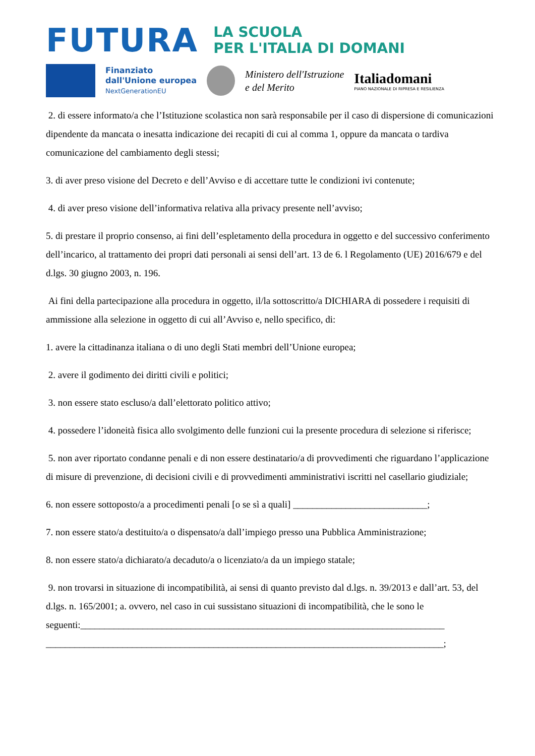FUTURA
LA SCUOLA
PER L'ITALIA DI DOMANI
Finanziato
dall'Unione europea
NextGenerationEU
Ministero dell'Istruzione
e del Merito
Italiadomani
PIANO NAZIONALE DI RIPRESA E RESILIENZA
2. di essere informato/a che l’Istituzione scolastica non sarà responsabile per il caso di dispersione di comunicazioni dipendente da mancata o inesatta indicazione dei recapiti di cui al comma 1, oppure da mancata o tardiva comunicazione del cambiamento degli stessi;
3. di aver preso visione del Decreto e dell’Avviso e di accettare tutte le condizioni ivi contenute;
4. di aver preso visione dell’informativa relativa alla privacy presente nell’avviso;
5. di prestare il proprio consenso, ai fini dell’espletamento della procedura in oggetto e del successivo conferimento dell’incarico, al trattamento dei propri dati personali ai sensi dell’art. 13 de 6. l Regolamento (UE) 2016/679 e del d.lgs. 30 giugno 2003, n. 196.
Ai fini della partecipazione alla procedura in oggetto, il/la sottoscritto/a DICHIARA di possedere i requisiti di ammissione alla selezione in oggetto di cui all’Avviso e, nello specifico, di:
1. avere la cittadinanza italiana o di uno degli Stati membri dell’Unione europea;
2. avere il godimento dei diritti civili e politici;
3. non essere stato escluso/a dall’elettorato politico attivo;
4. possedere l’idoneità fisica allo svolgimento delle funzioni cui la presente procedura di selezione si riferisce;
5. non aver riportato condanne penali e di non essere destinatario/a di provvedimenti che riguardano l’applicazione di misure di prevenzione, di decisioni civili e di provvedimenti amministrativi iscritti nel casellario giudiziale;
6. non essere sottoposto/a a procedimenti penali [o se sì a quali] ____________________________;
7. non essere stato/a destituito/a o dispensato/a dall’impiego presso una Pubblica Amministrazione;
8. non essere stato/a dichiarato/a decaduto/a o licenziato/a da un impiego statale;
9. non trovarsi in situazione di incompatibilità, ai sensi di quanto previsto dal d.lgs. n. 39/2013 e dall’art. 53, del d.lgs. n. 165/2001; a. ovvero, nel caso in cui sussistano situazioni di incompatibilità, che le sono le
seguenti:____________________________________________________________________________
___________________________________________________________________________________;